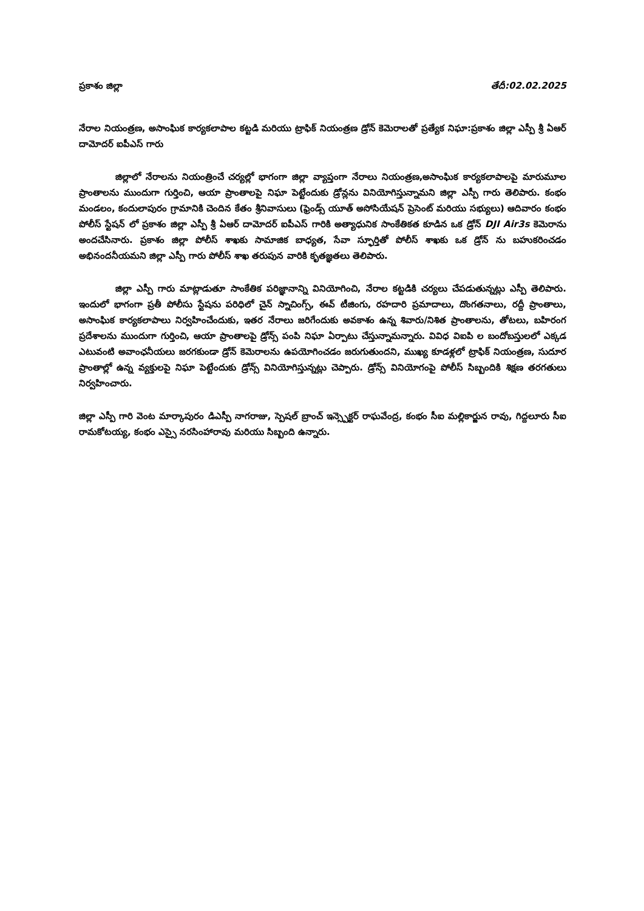ప్రకాశం జిల్లా తేదీ:02.02.2025
నేరాల నియంత్రణ, అసాంఘిక కార్యకలాపాల కట్టడి మరియు ట్రాఫిక్ నియంత్రణ డ్రోన్ కెమెరాలతో ప్రత్యేక నిఘా:ప్రకాశం జిల్లా ఎస్పీ శ్రీ ఏఆర్ దామోదర్ ఐపీఎస్ గారు
జిల్లాలో నేరాలను నియంత్రించే చర్యల్లో భాగంగా జిల్లా వ్యాప్తంగా నేరాలు నియంత్రణ,అసాంఘిక కార్యకలాపాలపై మారుమూల ప్రాంతాలను ముందుగా గుర్తించి, ఆయా ప్రాంతాలపై నిఘా పెట్టేందుకు డ్రోన్లను వినియోగిస్తున్నామని జిల్లా ఎస్పీ గారు తెలిపారు. కంభం మండలం, కందులాపురం గ్రామానికి చెందిన కేతం శ్రీనివాసులు (ఫ్రెండ్స్ యూత్ అసోసియేషన్ ప్రెసెంట్ మరియు సభ్యులు) ఆదివారం కంభం పోలీస్ స్టేషన్ లో ప్రకాశం జిల్లా ఎస్పీ శ్రీ ఏఆర్ దామోదర్ ఐపీఎస్ గారికి అత్యాధునిక సాంకేతికత కూడిన ఒక డ్రోన్ DJI Air3s కెమెరాను అందచేసినారు. ప్రకాశం జిల్లా పోలీస్ శాఖకు సామాజిక బాధ్యత, సేవా స్ఫూర్తితో పోలీస్ శాఖకు ఒక డ్రోన్ ను బహుకరించడం అభినందనీయమని జిల్లా ఎస్పీ గారు పోలీస్ శాఖ తరుపున వారికి కృతజ్ఞతలు తెలిపారు.
జిల్లా ఎస్పీ గారు మాట్లాడుతూ సాంకేతిక పరిజ్ఞానాన్ని వినియోగించి, నేరాల కట్టడికి చర్యలు చేపడుతున్నట్లు ఎస్పీ తెలిపారు. ఇందులో భాగంగా ప్రతీ పోలీసు స్టేషను పరిధిలో చైన్ స్నాచింగ్స్, ఈవ్ టీజింగు, రహదారి ప్రమాదాలు, దొంగతనాలు, రద్దీ ప్రాంతాలు, అసాంఘిక కార్యకలాపాలు నిర్వహించేందుకు, ఇతర నేరాలు జరిగేందుకు అవకాశం ఉన్న శివారు/నిశిత ప్రాంతాలను, తోటలు, బహిరంగ ప్రదేశాలను ముందుగా గుర్తించి, ఆయా ప్రాంతాలపై డ్రోన్స్ పంపి నిఘా ఏర్పాటు చేస్తున్నామన్నారు. వివిధ విఐపి ల బందోబస్తులలో ఎక్కడ ఎటువంటి అవాంఛనీయలు జరగకుండా డ్రోన్ కెమెరాలను ఉపయోగించడం జరుగుతుందని, ముఖ్య కూడళ్లలో ట్రాఫిక్ నియంత్రణ, సుదూర ప్రాంతాల్లో ఉన్న వ్యక్తులపై నిఘా పెట్టేందుకు డ్రోన్స్ వినియోగిస్తున్నట్లు చెప్పారు. డ్రోన్స్ వినియోగంపై పోలీస్ సిబ్బందికి శిక్షణ తరగతులు నిర్వహించారు.
జిల్లా ఎస్పీ గారి వెంట మార్కాపురం డిఎస్పీ నాగరాజు, స్పెషల్ బ్రాంచ్ ఇన్స్పెక్టర్ రాఘవేంద్ర, కంభం సీఐ మల్లికార్జున రావు, గిద్దలూరు సీఐ రామకోటయ్య, కంభం ఎస్సై నరసింహారావు మరియు సిబ్బంది ఉన్నారు.